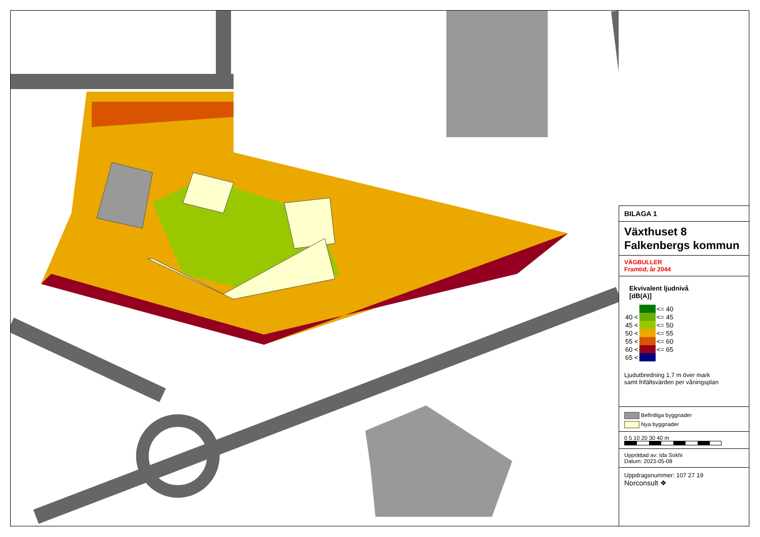BILAGA 1
Växthuset 8
Falkenbergs kommun
VÄGBULLER
Framtid, år 2044
Ekvivalent ljudnivå
[dB(A)]
| | | <= 40 |
| 40 < | | <= 45 |
| 45 < | | <= 50 |
| 50 < | | <= 55 |
| 55 < | | <= 60 |
| 60 < | | <= 65 |
| 65 < | | |
Ljudutbredning 1,7 m över mark
samt frifältsvärden per våningsplan
Befintliga byggnader
Nya byggnader
0 5 10 20 30 40 m
Upprättad av: Ida Sokhi
Datum: 2023-05-08
Uppdragsnummer: 107 27 19
Norconsult ❖